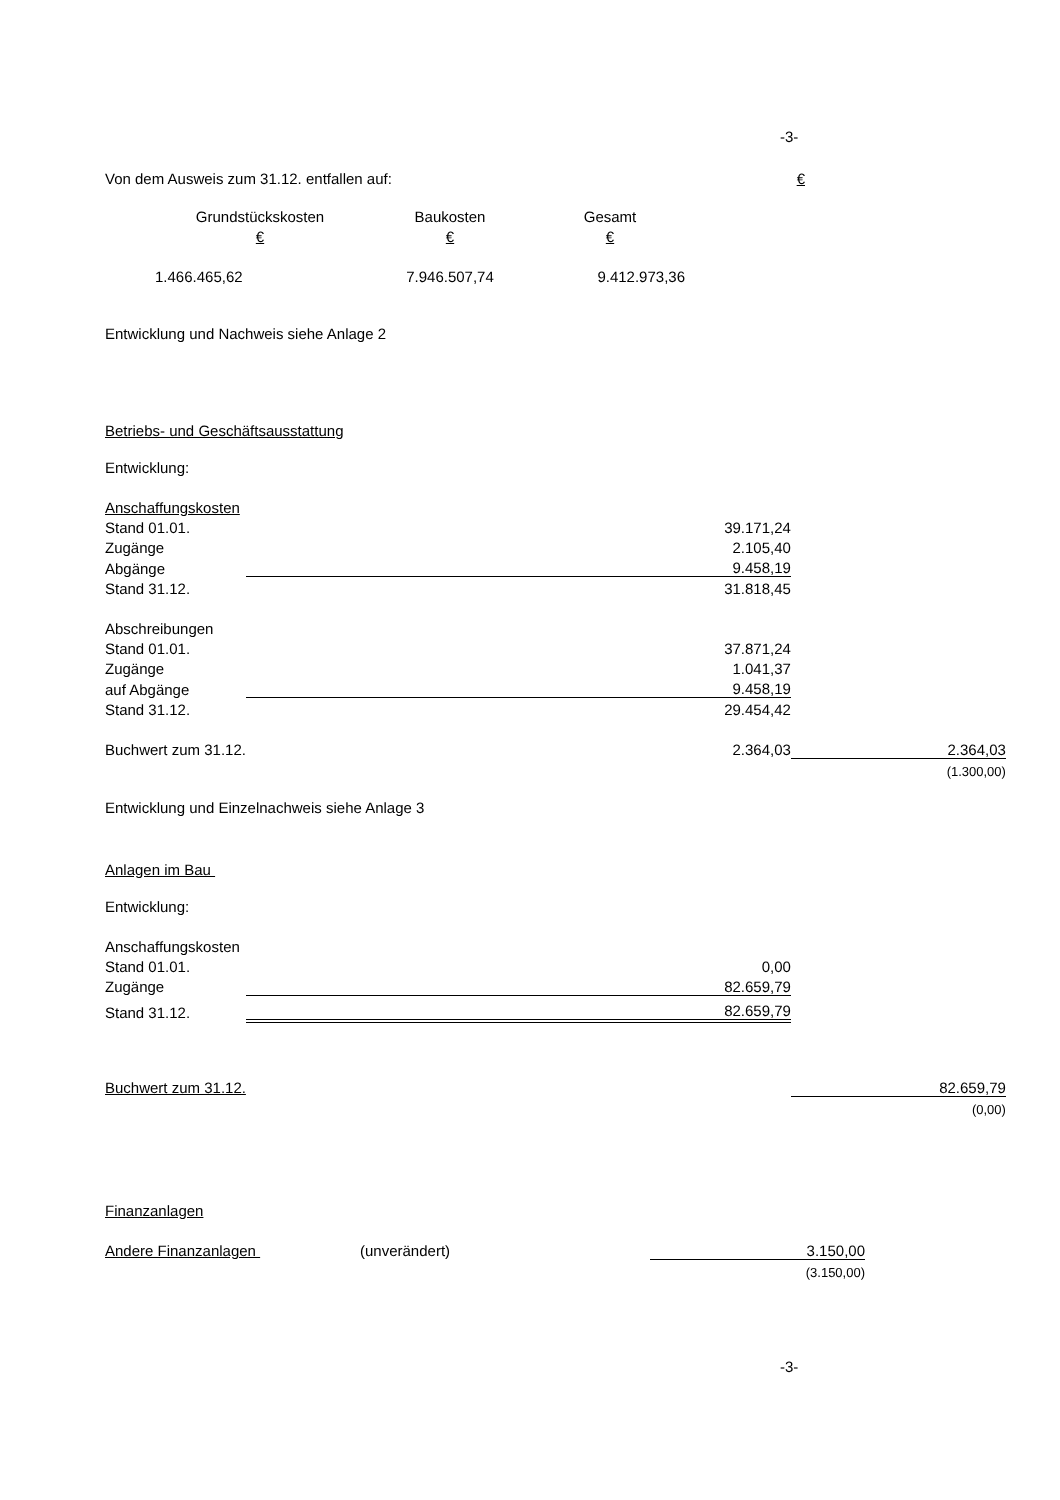-3-
| Von dem Ausweis zum 31.12. entfallen auf: | € |
| Grundstückskosten | Baukosten | Gesamt |
| € | € | € |
| 1.466.465,62 | 7.946.507,74 | 9.412.973,36 |
Entwicklung und Nachweis siehe Anlage 2
Betriebs- und Geschäftsausstattung
Entwicklung:
| Anschaffungskosten | | |
| Stand 01.01. | 39.171,24 | |
| Zugänge | 2.105,40 | |
| Abgänge | 9.458,19 | |
| Stand 31.12. | 31.818,45 | |
| Abschreibungen | | |
| Stand 01.01. | 37.871,24 | |
| Zugänge | 1.041,37 | |
| auf Abgänge | 9.458,19 | |
| Stand 31.12. | 29.454,42 | |
| Buchwert zum 31.12. | 2.364,03 | 2.364,03 |
| | | (1.300,00) |
Entwicklung und Einzelnachweis siehe Anlage 3
Anlagen im Bau
Entwicklung:
| Anschaffungskosten | | |
| Stand 01.01. | 0,00 | |
| Zugänge | 82.659,79 | |
| Stand 31.12. | 82.659,79 | |
| Buchwert zum 31.12. | | 82.659,79 |
| | | (0,00) |
Finanzanlagen
| Andere Finanzanlagen | (unverändert) | 3.150,00 |
| | | (3.150,00) |
-3-